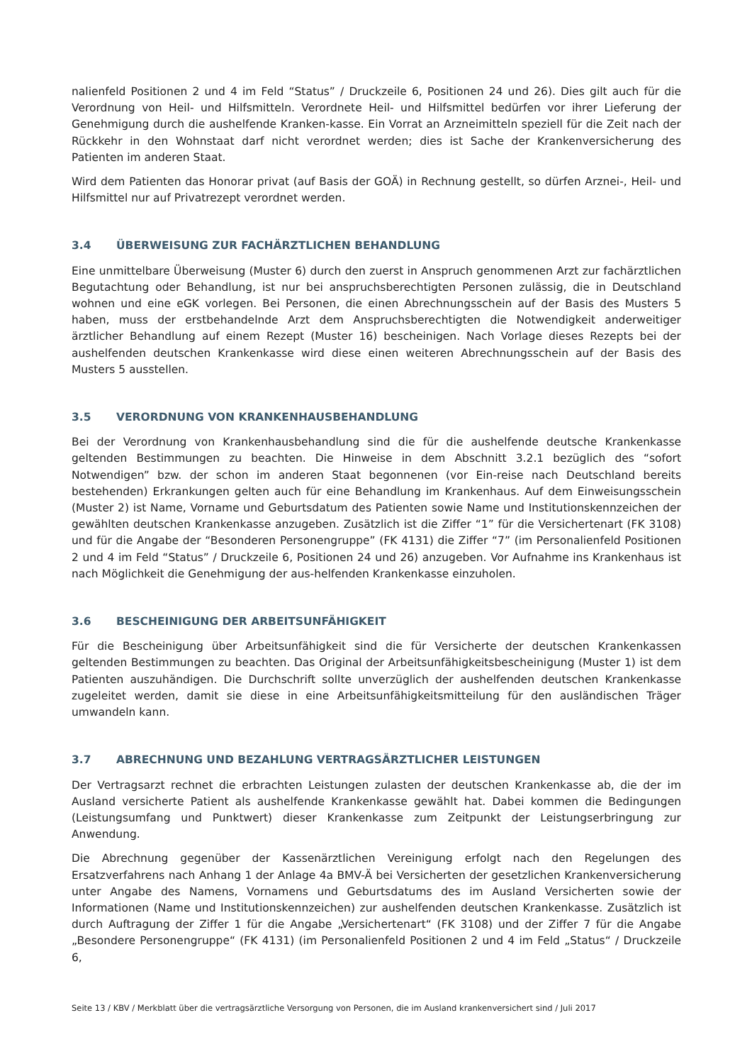nalienfeld Positionen 2 und 4 im Feld “Status” / Druckzeile 6, Positionen 24 und 26). Dies gilt auch für die Verordnung von Heil- und Hilfsmitteln. Verordnete Heil- und Hilfsmittel bedürfen vor ihrer Lieferung der Genehmigung durch die aushelfende Kranken-kasse. Ein Vorrat an Arzneimitteln speziell für die Zeit nach der Rückkehr in den Wohnstaat darf nicht verordnet werden; dies ist Sache der Krankenversicherung des Patienten im anderen Staat.
Wird dem Patienten das Honorar privat (auf Basis der GOÄ) in Rechnung gestellt, so dürfen Arznei-, Heil- und Hilfsmittel nur auf Privatrezept verordnet werden.
3.4 ÜBERWEISUNG ZUR FACHÄRZTLICHEN BEHANDLUNG
Eine unmittelbare Überweisung (Muster 6) durch den zuerst in Anspruch genommenen Arzt zur fachärztlichen Begutachtung oder Behandlung, ist nur bei anspruchsberechtigten Personen zulässig, die in Deutschland wohnen und eine eGK vorlegen. Bei Personen, die einen Abrechnungsschein auf der Basis des Musters 5 haben, muss der erstbehandelnde Arzt dem Anspruchsberechtigten die Notwendigkeit anderweitiger ärztlicher Behandlung auf einem Rezept (Muster 16) bescheinigen. Nach Vorlage dieses Rezepts bei der aushelfenden deutschen Krankenkasse wird diese einen weiteren Abrechnungsschein auf der Basis des Musters 5 ausstellen.
3.5 VERORDNUNG VON KRANKENHAUSBEHANDLUNG
Bei der Verordnung von Krankenhausbehandlung sind die für die aushelfende deutsche Krankenkasse geltenden Bestimmungen zu beachten. Die Hinweise in dem Abschnitt 3.2.1 bezüglich des “sofort Notwendigen” bzw. der schon im anderen Staat begonnenen (vor Ein-reise nach Deutschland bereits bestehenden) Erkrankungen gelten auch für eine Behandlung im Krankenhaus. Auf dem Einweisungsschein (Muster 2) ist Name, Vorname und Geburtsdatum des Patienten sowie Name und Institutionskennzeichen der gewählten deutschen Krankenkasse anzugeben. Zusätzlich ist die Ziffer “1” für die Versichertenart (FK 3108) und für die Angabe der “Besonderen Personengruppe” (FK 4131) die Ziffer “7” (im Personalienfeld Positionen 2 und 4 im Feld “Status” / Druckzeile 6, Positionen 24 und 26) anzugeben. Vor Aufnahme ins Krankenhaus ist nach Möglichkeit die Genehmigung der aus-helfenden Krankenkasse einzuholen.
3.6 BESCHEINIGUNG DER ARBEITSUNFÄHIGKEIT
Für die Bescheinigung über Arbeitsunfähigkeit sind die für Versicherte der deutschen Krankenkassen geltenden Bestimmungen zu beachten. Das Original der Arbeitsunfähigkeitsbescheinigung (Muster 1) ist dem Patienten auszuhändigen. Die Durchschrift sollte unverzüglich der aushelfenden deutschen Krankenkasse zugeleitet werden, damit sie diese in eine Arbeitsunfähigkeitsmitteilung für den ausländischen Träger umwandeln kann.
3.7 ABRECHNUNG UND BEZAHLUNG VERTRAGSÄRZTLICHER LEISTUNGEN
Der Vertragsarzt rechnet die erbrachten Leistungen zulasten der deutschen Krankenkasse ab, die der im Ausland versicherte Patient als aushelfende Krankenkasse gewählt hat. Dabei kommen die Bedingungen (Leistungsumfang und Punktwert) dieser Krankenkasse zum Zeitpunkt der Leistungserbringung zur Anwendung.
Die Abrechnung gegenüber der Kassenärztlichen Vereinigung erfolgt nach den Regelungen des Ersatzverfahrens nach Anhang 1 der Anlage 4a BMV-Ä bei Versicherten der gesetzlichen Krankenversicherung unter Angabe des Namens, Vornamens und Geburtsdatums des im Ausland Versicherten sowie der Informationen (Name und Institutionskennzeichen) zur aushelfenden deutschen Krankenkasse. Zusätzlich ist durch Auftragung der Ziffer 1 für die Angabe „Versichertenart“ (FK 3108) und der Ziffer 7 für die Angabe „Besondere Personengruppe“ (FK 4131) (im Personalienfeld Positionen 2 und 4 im Feld „Status“ / Druckzeile 6,
Seite 13 / KBV / Merkblatt über die vertragsärztliche Versorgung von Personen, die im Ausland krankenversichert sind / Juli 2017